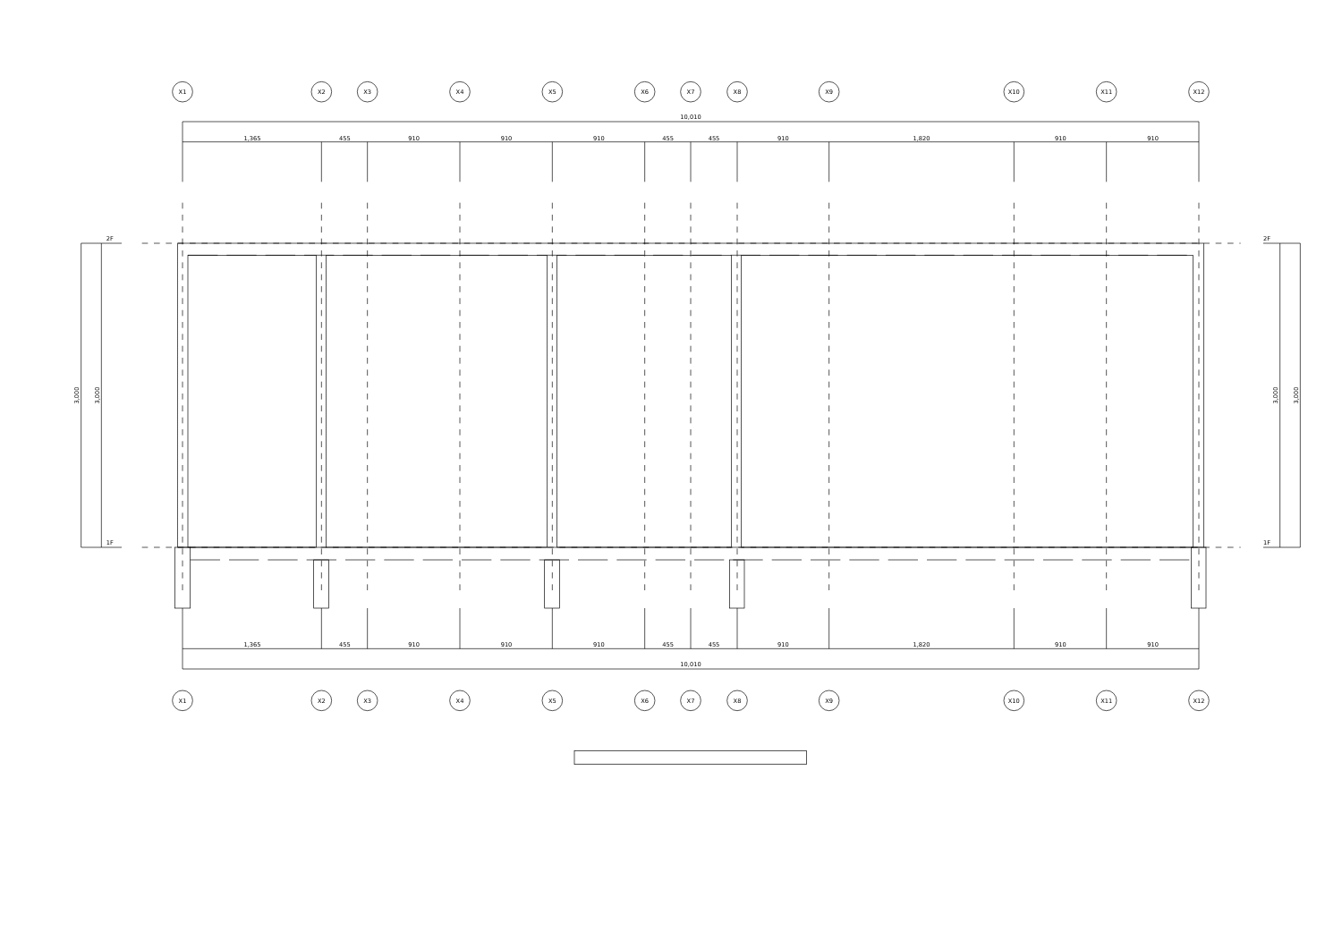X1
X2
X3
X4
X5
X6
X7
X8
X9
X10
X11
X12
10,010
1,365
455
910
910
910
455
455
910
1,820
910
910
2F
1F
3,000
3,000
2F
1F
3,000
3,000
1,365
455
910
910
910
455
455
910
1,820
910
910
10,010
X1
X2
X3
X4
X5
X6
X7
X8
X9
X10
X11
X12